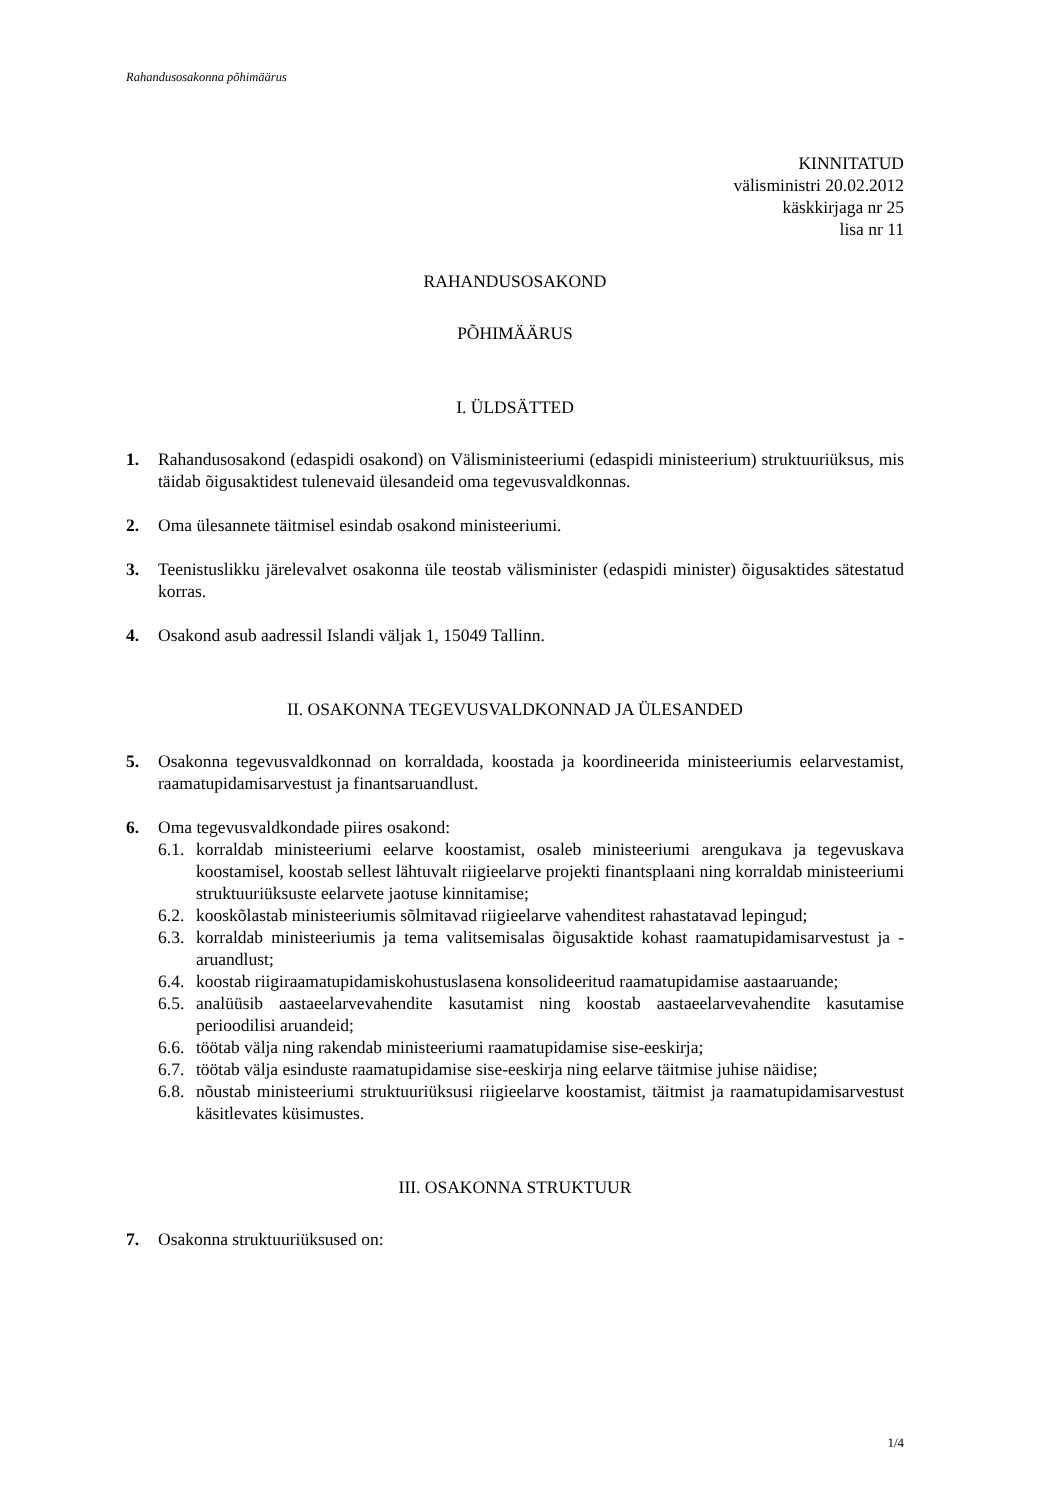Rahandusosakonna põhimäärus
KINNITATUD
välisministri 20.02.2012
käskkirjaga nr 25
lisa nr 11
RAHANDUSOSAKOND
PÕHIMÄÄRUS
I. ÜLDSÄTTED
1. Rahandusosakond (edaspidi osakond) on Välisministeeriumi (edaspidi ministeerium) struktuuriüksus, mis täidab õigusaktidest tulenevaid ülesandeid oma tegevusvaldkonnas.
2. Oma ülesannete täitmisel esindab osakond ministeeriumi.
3. Teenistuslikku järelevalvet osakonna üle teostab välisminister (edaspidi minister) õigusaktides sätestatud korras.
4. Osakond asub aadressil Islandi väljak 1, 15049 Tallinn.
II. OSAKONNA TEGEVUSVALDKONNAD JA ÜLESANDED
5. Osakonna tegevusvaldkonnad on korraldada, koostada ja koordineerida ministeeriumis eelarvestamist, raamatupidamisarvestust ja finantsaruandlust.
6. Oma tegevusvaldkondade piires osakond:
6.1.
korraldab ministeeriumi eelarve koostamist, osaleb ministeeriumi arengukava ja tegevuskava koostamisel, koostab sellest lähtuvalt riigieelarve projekti finantsplaani ning korraldab ministeeriumi struktuuriüksuste eelarvete jaotuse kinnitamise;
6.2.
kooskõlastab ministeeriumis sõlmitavad riigieelarve vahenditest rahastatavad lepingud;
6.3.
korraldab ministeeriumis ja tema valitsemisalas õigusaktide kohast raamatupidamisarvestust ja -aruandlust;
6.4.
koostab riigiraamatupidamiskohustuslasena konsolideeritud raamatupidamise aastaaruande;
6.5.
analüüsib aastaeelarvevahendite kasutamist ning koostab aastaeelarvevahendite kasutamise perioodilisi aruandeid;
6.6.
töötab välja ning rakendab ministeeriumi raamatupidamise sise-eeskirja;
6.7.
töötab välja esinduste raamatupidamise sise-eeskirja ning eelarve täitmise juhise näidise;
6.8.
nõustab ministeeriumi struktuuriüksusi riigieelarve koostamist, täitmist ja raamatupidamisarvestust käsitlevates küsimustes.
III. OSAKONNA STRUKTUUR
7. Osakonna struktuuriüksused on:
1/4